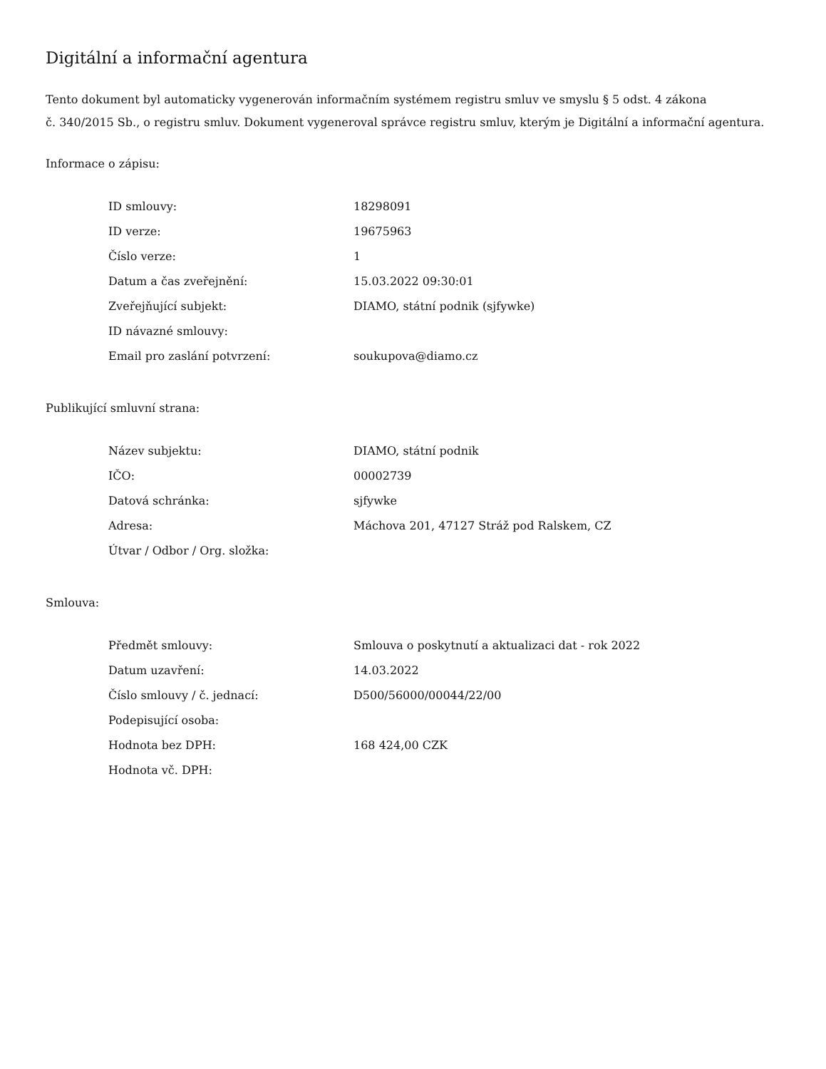Digitální a informační agentura
Tento dokument byl automaticky vygenerován informačním systémem registru smluv ve smyslu § 5 odst. 4 zákona
č. 340/2015 Sb., o registru smluv. Dokument vygeneroval správce registru smluv, kterým je Digitální a informační agentura.
Informace o zápisu:
| ID smlouvy: | 18298091 |
| ID verze: | 19675963 |
| Číslo verze: | 1 |
| Datum a čas zveřejnění: | 15.03.2022 09:30:01 |
| Zveřejňující subjekt: | DIAMO, státní podnik (sjfywke) |
| ID návazné smlouvy: | |
| Email pro zaslání potvrzení: | soukupova@diamo.cz |
Publikující smluvní strana:
| Název subjektu: | DIAMO, státní podnik |
| IČO: | 00002739 |
| Datová schránka: | sjfywke |
| Adresa: | Máchova 201, 47127 Stráž pod Ralskem, CZ |
| Útvar / Odbor / Org. složka: | |
Smlouva:
| Předmět smlouvy: | Smlouva o poskytnutí a aktualizaci dat - rok 2022 |
| Datum uzavření: | 14.03.2022 |
| Číslo smlouvy / č. jednací: | D500/56000/00044/22/00 |
| Podepisující osoba: | |
| Hodnota bez DPH: | 168 424,00 CZK |
| Hodnota vč. DPH: | |